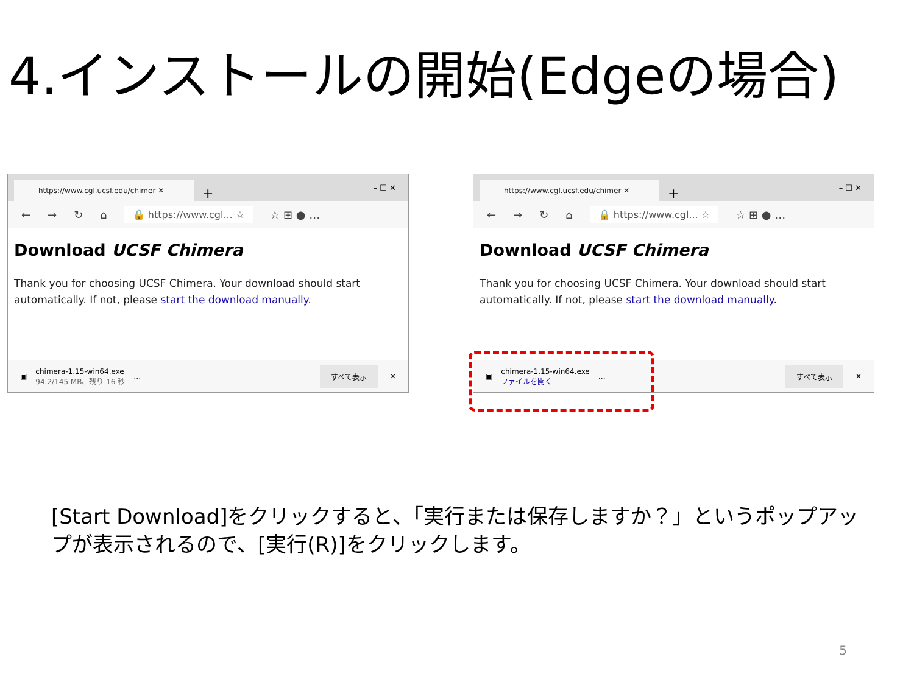4.インストールの開始(Edgeの場合)
https://www.cgl.ucsf.edu/chimer ✕
+ – ☐ ✕
← → ↻ ⌂ 🔒 https://www.cgl... ☆ ☆ ⊞ ● …
Download UCSF Chimera
Thank you for choosing UCSF Chimera. Your download should start automatically. If not, please start the download manually.
▣
chimera-1.15-win64.exe
94.2/145 MB、残り 16 秒
… すべて表示 ✕
https://www.cgl.ucsf.edu/chimer ✕
+ – ☐ ✕
← → ↻ ⌂ 🔒 https://www.cgl... ☆ ☆ ⊞ ● …
Download UCSF Chimera
Thank you for choosing UCSF Chimera. Your download should start automatically. If not, please start the download manually.
▣
chimera-1.15-win64.exe
ファイルを開く
… すべて表示 ✕
[Start Download]をクリックすると、「実行または保存しますか？」というポップアップが表示されるので、[実行(R)]をクリックします。
5